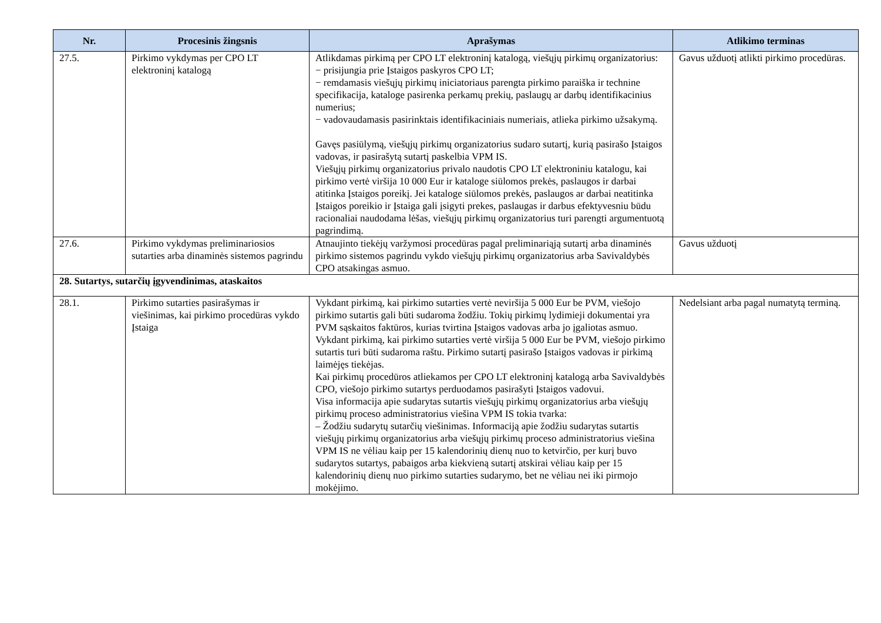| Nr. | Procesinis žingsnis | Aprašymas | Atlikimo terminas |
| --- | --- | --- | --- |
| 27.5. | Pirkimo vykdymas per CPO LT elektroninį katalogą | Atlikdamas pirkimą per CPO LT elektroninį katalogą, viešųjų pirkimų organizatorius: − prisijungia prie Įstaigos paskyros CPO LT; − remdamasis viešųjų pirkimų iniciatoriaus parengta pirkimo paraiška ir technine specifikacija, kataloge pasirenka perkamų prekių, paslaugų ar darbų identifikacinius numerius; − vadovaudamasis pasirinktais identifikaciniais numeriais, atlieka pirkimo užsakymą. Gavęs pasiūlymą, viešųjų pirkimų organizatorius sudaro sutartį, kurią pasirašo Įstaigos vadovas, ir pasirašytą sutartį paskelbia VPM IS. Viešųjų pirkimų organizatorius privalo naudotis CPO LT elektroniniu katalogu, kai pirkimo vertė viršija 10 000 Eur ir kataloge siūlomos prekės, paslaugos ir darbai atitinka Įstaigos poreikį. Jei kataloge siūlomos prekės, paslaugos ar darbai neatitinka Įstaigos poreikio ir Įstaiga gali įsigyti prekes, paslaugas ir darbus efektyvesniu būdu racionaliai naudodama lėšas, viešųjų pirkimų organizatorius turi parengti argumentuotą pagrindimą. | Gavus užduotį atlikti pirkimo procedūras. |
| 27.6. | Pirkimo vykdymas preliminariosios sutarties arba dinaminės sistemos pagrindu | Atnaujinto tiekėjų varžymosi procedūras pagal preliminariąją sutartį arba dinaminės pirkimo sistemos pagrindu vykdo viešųjų pirkimų organizatorius arba Savivaldybės CPO atsakingas asmuo. | Gavus užduotį |
| 28. Sutartys, sutarčių įgyvendinimas, ataskaitos | | | |
| 28.1. | Pirkimo sutarties pasirašymas ir viešinimas, kai pirkimo procedūras vykdo Įstaiga | Vykdant pirkimą, kai pirkimo sutarties vertė neviršija 5 000 Eur be PVM, viešojo pirkimo sutartis gali būti sudaroma žodžiu. Tokių pirkimų lydimieji dokumentai yra PVM sąskaitos faktūros, kurias tvirtina Įstaigos vadovas arba jo įgaliotas asmuo. Vykdant pirkimą, kai pirkimo sutarties vertė viršija 5 000 Eur be PVM, viešojo pirkimo sutartis turi būti sudaroma raštu. Pirkimo sutartį pasirašo Įstaigos vadovas ir pirkimą laimėjęs tiekėjas. Kai pirkimų procedūros atliekamos per CPO LT elektroninį katalogą arba Savivaldybės CPO, viešojo pirkimo sutartys perduodamos pasirašyti Įstaigos vadovui. Visa informacija apie sudarytas sutartis viešųjų pirkimų organizatorius arba viešųjų pirkimų proceso administratorius viešina VPM IS tokia tvarka: – Žodžiu sudarytų sutarčių viešinimas. Informaciją apie žodžiu sudarytas sutartis viešųjų pirkimų organizatorius arba viešųjų pirkimų proceso administratorius viešina VPM IS ne vėliau kaip per 15 kalendorinių dienų nuo to ketvirčio, per kurį buvo sudarytos sutartys, pabaigos arba kiekvieną sutartį atskirai vėliau kaip per 15 kalendorinių dienų nuo pirkimo sutarties sudarymo, bet ne vėliau nei iki pirmojo mokėjimo. | Nedelsiant arba pagal numatytą terminą. |